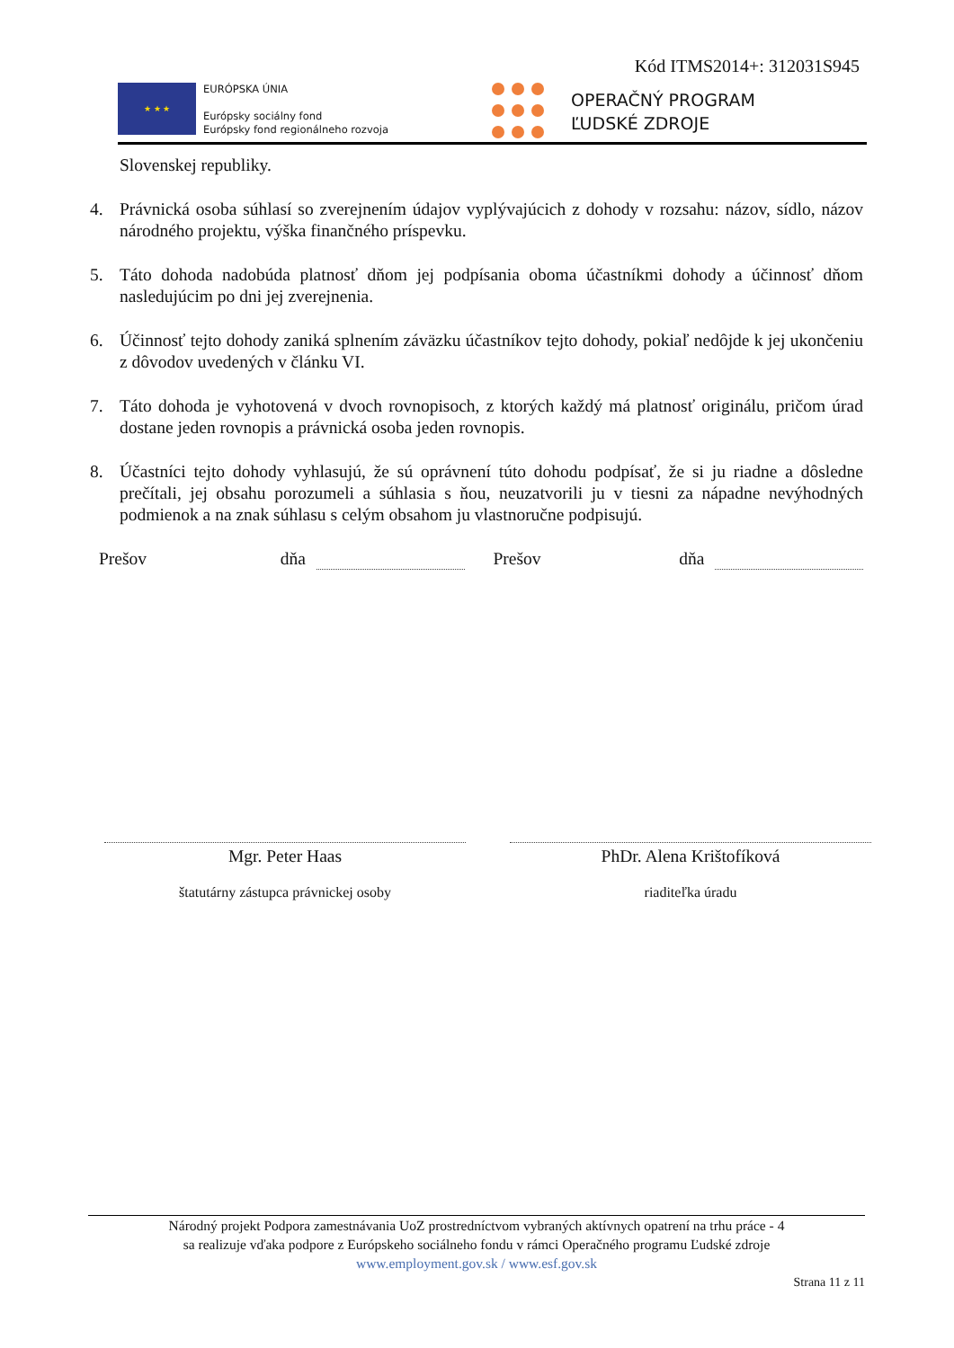Kód ITMS2014+: 312031S945
★ ★ ★
EURÓPSKA ÚNIA
Európsky sociálny fond
Európsky fond regionálneho rozvoja
OPERAČNÝ PROGRAM
ĽUDSKÉ ZDROJE
Slovenskej republiky.
4. Právnická osoba súhlasí so zverejnením údajov vyplývajúcich z dohody v rozsahu: názov, sídlo, názov národného projektu, výška finančného príspevku.
5. Táto dohoda nadobúda platnosť dňom jej podpísania oboma účastníkmi dohody a účinnosť dňom nasledujúcim po dni jej zverejnenia.
6. Účinnosť tejto dohody zaniká splnením záväzku účastníkov tejto dohody, pokiaľ nedôjde k jej ukončeniu z dôvodov uvedených v článku VI.
7. Táto dohoda je vyhotovená v dvoch rovnopisoch, z ktorých každý má platnosť originálu, pričom úrad dostane jeden rovnopis a právnická osoba jeden rovnopis.
8. Účastníci tejto dohody vyhlasujú, že sú oprávnení túto dohodu podpísať, že si ju riadne a dôsledne prečítali, jej obsahu porozumeli a súhlasia s ňou, neuzatvorili ju v tiesni za nápadne nevýhodných podmienok a na znak súhlasu s celým obsahom ju vlastnoručne podpisujú.
Prešov dňa Prešov dňa
Mgr. Peter Haas
štatutárny zástupca právnickej osoby
PhDr. Alena Krištofíková
riaditeľka úradu
Národný projekt Podpora zamestnávania UoZ prostredníctvom vybraných aktívnych opatrení na trhu práce - 4
sa realizuje vďaka podpore z Európskeho sociálneho fondu v rámci Operačného programu Ľudské zdroje
www.employment.gov.sk / www.esf.gov.sk
Strana 11 z 11